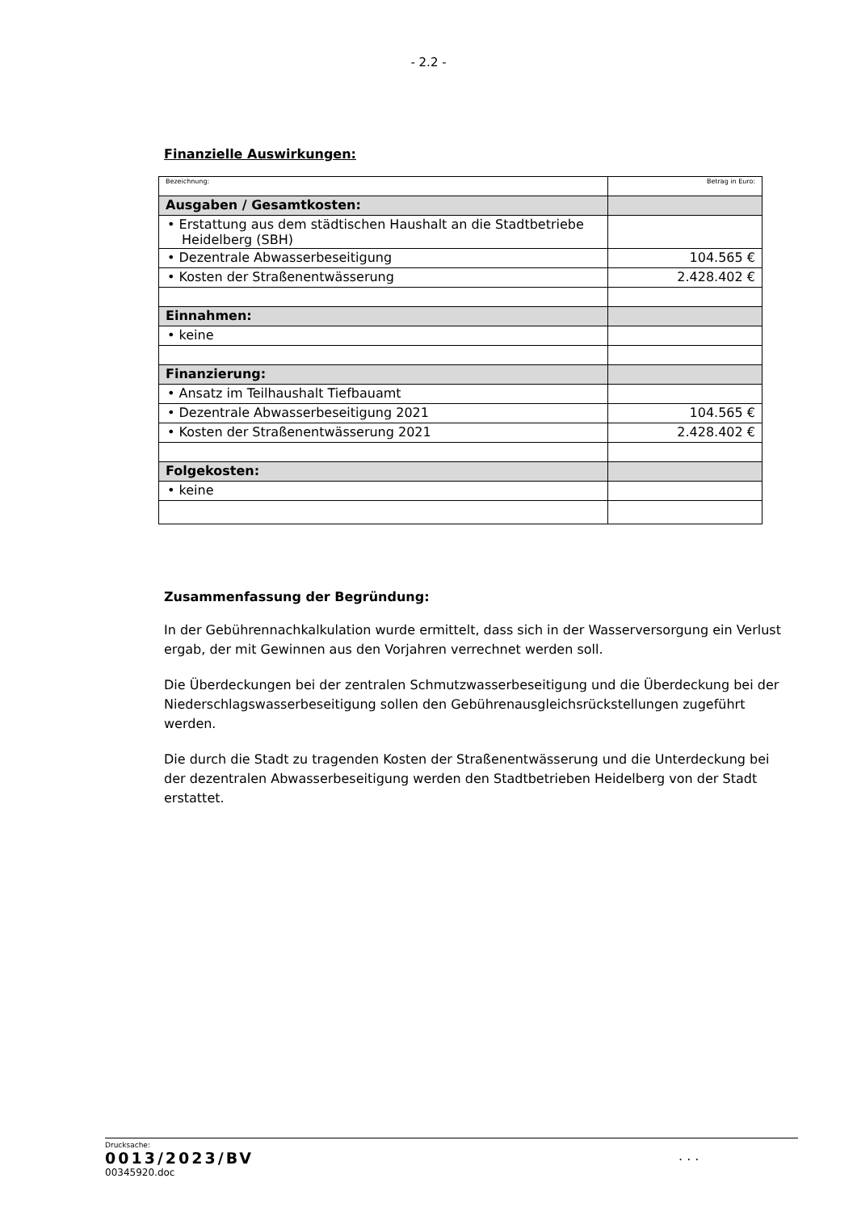- 2.2 -
Finanzielle Auswirkungen:
| Bezeichnung: | Betrag in Euro: |
| Ausgaben / Gesamtkosten: | |
| • Erstattung aus dem städtischen Haushalt an die Stadtbetriebe Heidelberg (SBH) | |
| • Dezentrale Abwasserbeseitigung | 104.565 € |
| • Kosten der Straßenentwässerung | 2.428.402 € |
| Einnahmen: | |
| • keine | |
| Finanzierung: | |
| • Ansatz im Teilhaushalt Tiefbauamt | |
| • Dezentrale Abwasserbeseitigung 2021 | 104.565 € |
| • Kosten der Straßenentwässerung 2021 | 2.428.402 € |
| Folgekosten: | |
| • keine | |
Zusammenfassung der Begründung:
In der Gebührennachkalkulation wurde ermittelt, dass sich in der Wasserversorgung ein Verlust ergab, der mit Gewinnen aus den Vorjahren verrechnet werden soll.
Die Überdeckungen bei der zentralen Schmutzwasserbeseitigung und die Überdeckung bei der Niederschlagswasserbeseitigung sollen den Gebührenausgleichsrückstellungen zugeführt werden.
Die durch die Stadt zu tragenden Kosten der Straßenentwässerung und die Unterdeckung bei der dezentralen Abwasserbeseitigung werden den Stadtbetrieben Heidelberg von der Stadt erstattet.
Drucksache:
0013/2023/BV
00345920.doc
. . .